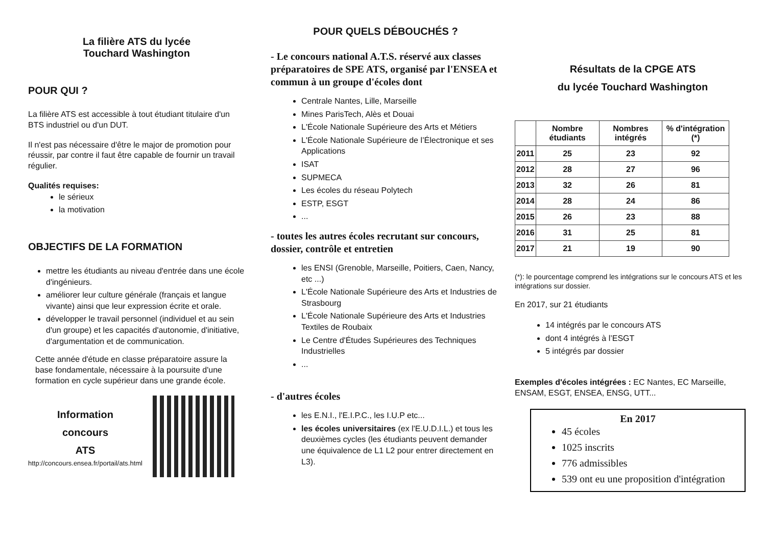La filière ATS du lycée
Touchard Washington
POUR QUI ?
La filière ATS est accessible à tout étudiant titulaire d'un BTS industriel ou d'un DUT.
Il n'est pas nécessaire d'être le major de promotion pour réussir, par contre il faut être capable de fournir un travail régulier.
Qualités requises:
le sérieux
la motivation
OBJECTIFS DE LA FORMATION
mettre les étudiants au niveau d'entrée dans une école d'ingénieurs.
améliorer leur culture générale (français et langue vivante) ainsi que leur expression écrite et orale.
développer le travail personnel (individuel et au sein d'un groupe) et les capacités d'autonomie, d'initiative, d'argumentation et de communication.
Cette année d'étude en classe préparatoire assure la base fondamentale, nécessaire à la poursuite d'une formation en cycle supérieur dans une grande école.
Information
concours
ATS
http://concours.ensea.fr/portail/ats.html
POUR QUELS DÉBOUCHÉS ?
- Le concours national A.T.S. réservé aux classes préparatoires de SPE ATS, organisé par l'ENSEA et commun à un groupe d'écoles dont
Centrale Nantes, Lille, Marseille
Mines ParisTech, Alès et Douai
L'École Nationale Supérieure des Arts et Métiers
L'École Nationale Supérieure de l’Électronique et ses Applications
ISAT
SUPMECA
Les écoles du réseau Polytech
ESTP, ESGT
...
- toutes les autres écoles recrutant sur concours, dossier, contrôle et entretien
les ENSI (Grenoble, Marseille, Poitiers, Caen, Nancy, etc ...)
L'École Nationale Supérieure des Arts et Industries de Strasbourg
L'École Nationale Supérieure des Arts et Industries Textiles de Roubaix
Le Centre d'Études Supérieures des Techniques Industrielles
...
- d'autres écoles
les E.N.I., l'E.I.P.C., les I.U.P etc...
les écoles universitaires (ex l'E.U.D.I.L.) et tous les deuxièmes cycles (les étudiants peuvent demander une équivalence de L1 L2 pour entrer directement en L3).
Résultats de la CPGE ATS
du lycée Touchard Washington
| | Nombre étudiants | Nombres intégrés | % d'intégration (*) |
| --- | --- | --- | --- |
| 2011 | 25 | 23 | 92 |
| 2012 | 28 | 27 | 96 |
| 2013 | 32 | 26 | 81 |
| 2014 | 28 | 24 | 86 |
| 2015 | 26 | 23 | 88 |
| 2016 | 31 | 25 | 81 |
| 2017 | 21 | 19 | 90 |
(*): le pourcentage comprend les intégrations sur le concours ATS et les intégrations sur dossier.
En 2017, sur 21 étudiants
14 intégrés par le concours ATS
dont 4 intégrés à l’ESGT
5 intégrés par dossier
Exemples d'écoles intégrées : EC Nantes, EC Marseille, ENSAM, ESGT, ENSEA, ENSG, UTT...
En 2017
45 écoles
1025 inscrits
776 admissibles
539 ont eu une proposition d'intégration